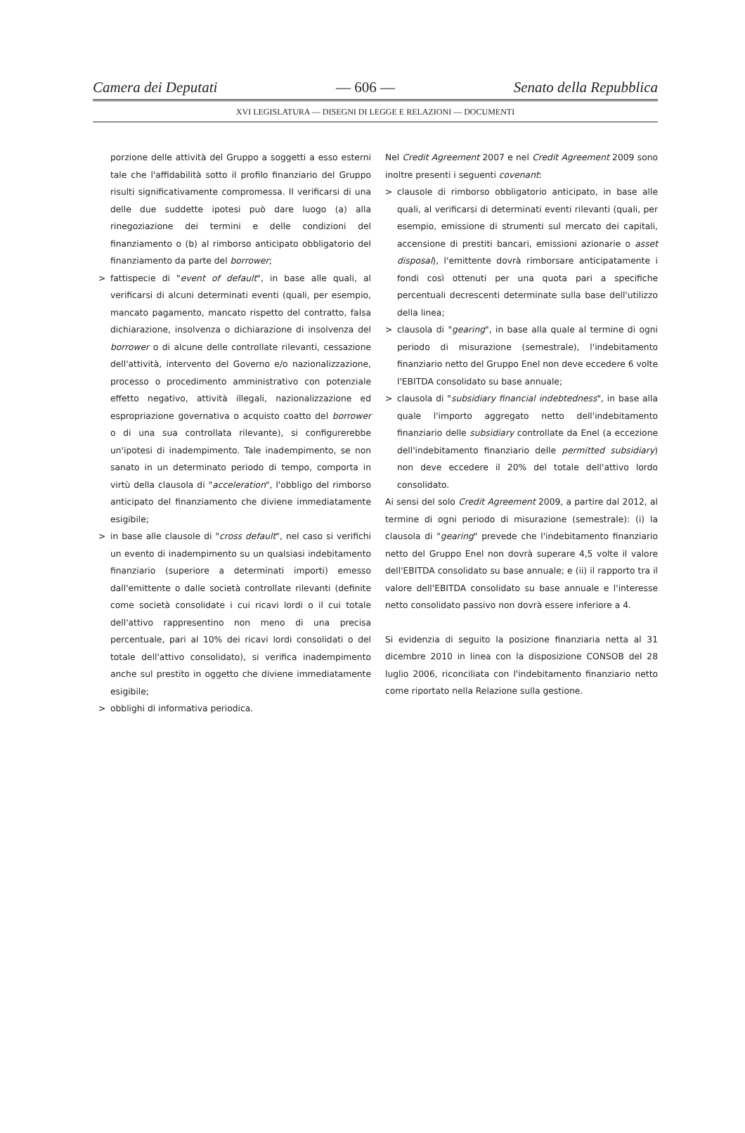Camera dei Deputati — 606 — Senato della Repubblica
XVI LEGISLATURA — DISEGNI DI LEGGE E RELAZIONI — DOCUMENTI
porzione delle attività del Gruppo a soggetti a esso esterni tale che l'affidabilità sotto il profilo finanziario del Gruppo risulti significativamente compromessa. Il verificarsi di una delle due suddette ipotesi può dare luogo (a) alla rinegoziazione dei termini e delle condizioni del finanziamento o (b) al rimborso anticipato obbligatorio del finanziamento da parte del borrower;
> fattispecie di "event of default", in base alle quali, al verificarsi di alcuni determinati eventi (quali, per esempio, mancato pagamento, mancato rispetto del contratto, falsa dichiarazione, insolvenza o dichiarazione di insolvenza del borrower o di alcune delle controllate rilevanti, cessazione dell'attività, intervento del Governo e/o nazionalizzazione, processo o procedimento amministrativo con potenziale effetto negativo, attività illegali, nazionalizzazione ed espropriazione governativa o acquisto coatto del borrower o di una sua controllata rilevante), si configurerebbe un'ipotesi di inadempimento. Tale inadempimento, se non sanato in un determinato periodo di tempo, comporta in virtù della clausola di "acceleration", l'obbligo del rimborso anticipato del finanziamento che diviene immediatamente esigibile;
> in base alle clausole di "cross default", nel caso si verifichi un evento di inadempimento su un qualsiasi indebitamento finanziario (superiore a determinati importi) emesso dall'emittente o dalle società controllate rilevanti (definite come società consolidate i cui ricavi lordi o il cui totale dell'attivo rappresentino non meno di una precisa percentuale, pari al 10% dei ricavi lordi consolidati o del totale dell'attivo consolidato), si verifica inadempimento anche sul prestito in oggetto che diviene immediatamente esigibile;
> obblighi di informativa periodica.
Nel Credit Agreement 2007 e nel Credit Agreement 2009 sono inoltre presenti i seguenti covenant:
> clausole di rimborso obbligatorio anticipato, in base alle quali, al verificarsi di determinati eventi rilevanti (quali, per esempio, emissione di strumenti sul mercato dei capitali, accensione di prestiti bancari, emissioni azionarie o asset disposal), l'emittente dovrà rimborsare anticipatamente i fondi così ottenuti per una quota pari a specifiche percentuali decrescenti determinate sulla base dell'utilizzo della linea;
> clausola di "gearing", in base alla quale al termine di ogni periodo di misurazione (semestrale), l'indebitamento finanziario netto del Gruppo Enel non deve eccedere 6 volte l'EBITDA consolidato su base annuale;
> clausola di "subsidiary financial indebtedness", in base alla quale l'importo aggregato netto dell'indebitamento finanziario delle subsidiary controllate da Enel (a eccezione dell'indebitamento finanziario delle permitted subsidiary) non deve eccedere il 20% del totale dell'attivo lordo consolidato.
Ai sensi del solo Credit Agreement 2009, a partire dal 2012, al termine di ogni periodo di misurazione (semestrale): (i) la clausola di "gearing" prevede che l'indebitamento finanziario netto del Gruppo Enel non dovrà superare 4,5 volte il valore dell'EBITDA consolidato su base annuale; e (ii) il rapporto tra il valore dell'EBITDA consolidato su base annuale e l'interesse netto consolidato passivo non dovrà essere inferiore a 4.
Si evidenzia di seguito la posizione finanziaria netta al 31 dicembre 2010 in linea con la disposizione CONSOB del 28 luglio 2006, riconciliata con l'indebitamento finanziario netto come riportato nella Relazione sulla gestione.